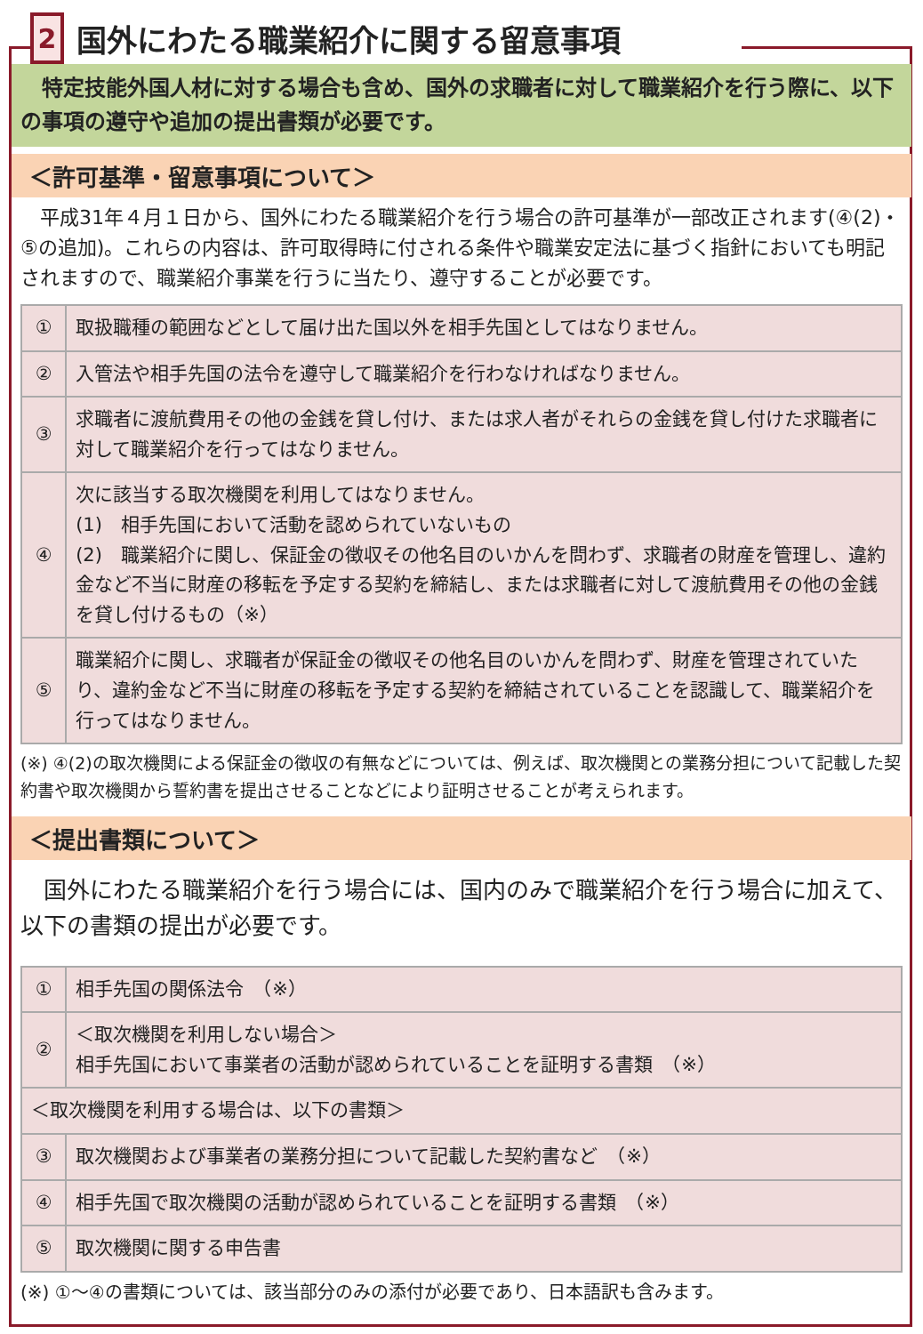2
国外にわたる職業紹介に関する留意事項
　特定技能外国人材に対する場合も含め、国外の求職者に対して職業紹介を行う際に、以下の事項の遵守や追加の提出書類が必要です。
＜許可基準・留意事項について＞
　平成31年４月１日から、国外にわたる職業紹介を行う場合の許可基準が一部改正されます(④(2)・⑤の追加)。これらの内容は、許可取得時に付される条件や職業安定法に基づく指針においても明記されますので、職業紹介事業を行うに当たり、遵守することが必要です。
| ① | 取扱職種の範囲などとして届け出た国以外を相手先国としてはなりません。 |
| ② | 入管法や相手先国の法令を遵守して職業紹介を行わなければなりません。 |
| ③ | 求職者に渡航費用その他の金銭を貸し付け、または求人者がそれらの金銭を貸し付けた求職者に対して職業紹介を行ってはなりません。 |
| ④ | 次に該当する取次機関を利用してはなりません。 (1) 相手先国において活動を認められていないもの (2) 職業紹介に関し、保証金の徴収その他名目のいかんを問わず、求職者の財産を管理し、違約金など不当に財産の移転を予定する契約を締結し、または求職者に対して渡航費用その他の金銭を貸し付けるもの（※） |
| ⑤ | 職業紹介に関し、求職者が保証金の徴収その他名目のいかんを問わず、財産を管理されていたり、違約金など不当に財産の移転を予定する契約を締結されていることを認識して、職業紹介を行ってはなりません。 |
(※) ④(2)の取次機関による保証金の徴収の有無などについては、例えば、取次機関との業務分担について記載した契約書や取次機関から誓約書を提出させることなどにより証明させることが考えられます。
＜提出書類について＞
　国外にわたる職業紹介を行う場合には、国内のみで職業紹介を行う場合に加えて、以下の書類の提出が必要です。
| ① | 相手先国の関係法令 （※） |
| ② | ＜取次機関を利用しない場合＞ 相手先国において事業者の活動が認められていることを証明する書類 （※） |
| ＜取次機関を利用する場合は、以下の書類＞ | |
| ③ | 取次機関および事業者の業務分担について記載した契約書など （※） |
| ④ | 相手先国で取次機関の活動が認められていることを証明する書類 （※） |
| ⑤ | 取次機関に関する申告書 |
(※) ①～④の書類については、該当部分のみの添付が必要であり、日本語訳も含みます。